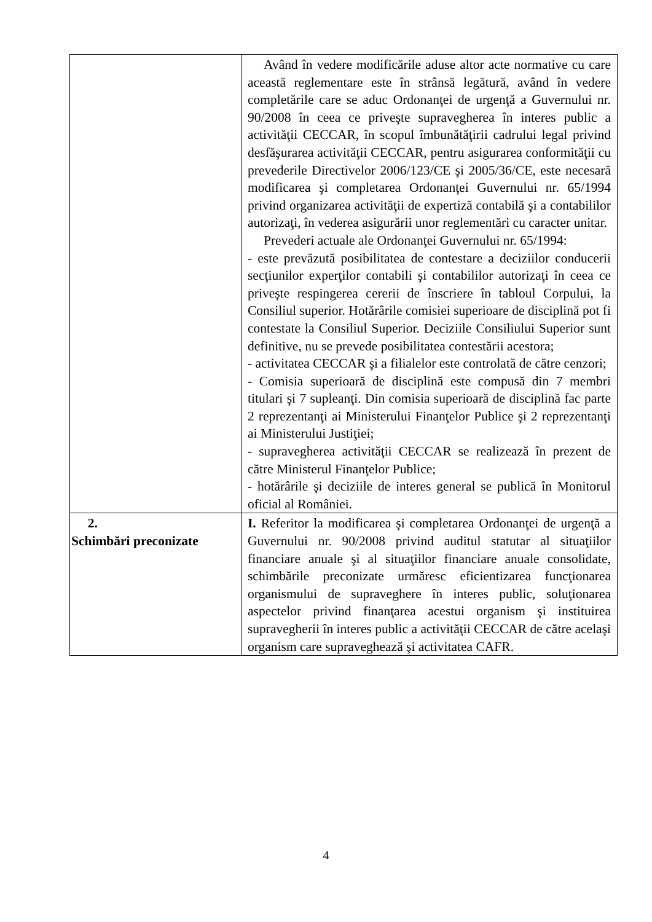| | Având în vedere modificările aduse altor acte normative cu care această reglementare este în strânsă legătură, având în vedere completările care se aduc Ordonanţei de urgenţă a Guvernului nr. 90/2008 în ceea ce priveşte supravegherea în interes public a activităţii CECCAR, în scopul îmbunătăţirii cadrului legal privind desfăşurarea activităţii CECCAR, pentru asigurarea conformităţii cu prevederile Directivelor 2006/123/CE şi 2005/36/CE, este necesară modificarea şi completarea Ordonanţei Guvernului nr. 65/1994 privind organizarea activităţii de expertiză contabilă şi a contabililor autorizaţi, în vederea asigurării unor reglementări cu caracter unitar. Prevederi actuale ale Ordonanţei Guvernului nr. 65/1994: - este prevăzută posibilitatea de contestare a deciziilor conducerii secţiunilor experţilor contabili şi contabililor autorizaţi în ceea ce priveşte respingerea cererii de înscriere în tabloul Corpului, la Consiliul superior. Hotărârile comisiei superioare de disciplină pot fi contestate la Consiliul Superior. Deciziile Consiliului Superior sunt definitive, nu se prevede posibilitatea contestării acestora; - activitatea CECCAR şi a filialelor este controlată de către cenzori; - Comisia superioară de disciplină este compusă din 7 membri titulari şi 7 supleanţi. Din comisia superioară de disciplină fac parte 2 reprezentanţi ai Ministerului Finanţelor Publice şi 2 reprezentanţi ai Ministerului Justiţiei; - supravegherea activităţii CECCAR se realizează în prezent de către Ministerul Finanţelor Publice; - hotărârile şi deciziile de interes general se publică în Monitorul oficial al României. |
| 2. Schimbări preconizate | I. Referitor la modificarea şi completarea Ordonanţei de urgenţă a Guvernului nr. 90/2008 privind auditul statutar al situaţiilor financiare anuale şi al situaţiilor financiare anuale consolidate, schimbările preconizate urmăresc eficientizarea funcţionarea organismului de supraveghere în interes public, soluţionarea aspectelor privind finanţarea acestui organism şi instituirea supravegherii în interes public a activităţii CECCAR de către acelaşi organism care supraveghează şi activitatea CAFR. |
4